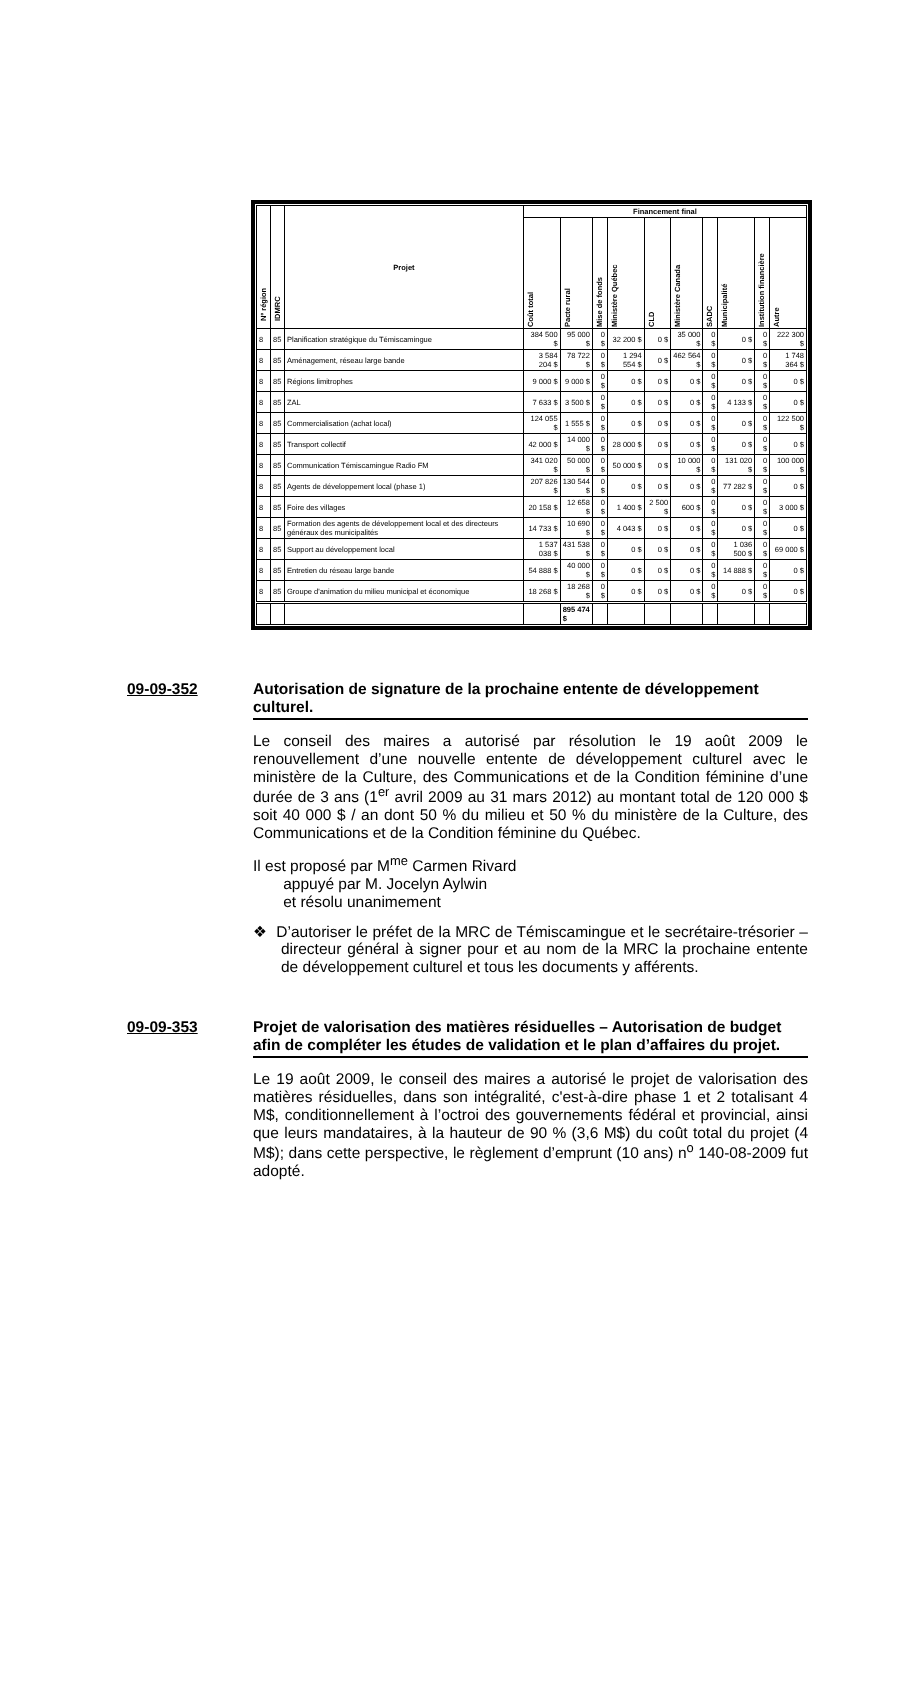| Nº région | IDMRC | Projet | Financement final | | | | | | | | | |
| --- | --- | --- | --- | --- | --- | --- | --- | --- | --- | --- | --- | --- |
| | | | Coût total | Pacte rural | Mise de fonds | Ministère Québec | CLD | Ministère Canada | SADC | Municipalité | Institution financière | Autre |
| 8 | 85 | Planification stratégique du Témiscamingue | 384 500 $ | 95 000 $ | 0 $ | 32 200 $ | 0 $ | 35 000 $ | 0 $ | 0 $ | 0 $ | 222 300 $ |
| 8 | 85 | Aménagement, réseau large bande | 3 584 204 $ | 78 722 $ | 0 $ | 1 294 554 $ | 0 $ | 462 564 $ | 0 $ | 0 $ | 0 $ | 1 748 364 $ |
| 8 | 85 | Régions limitrophes | 9 000 $ | 9 000 $ | 0 $ | 0 $ | 0 $ | 0 $ | 0 $ | 0 $ | 0 $ | 0 $ |
| 8 | 85 | ZAL | 7 633 $ | 3 500 $ | 0 $ | 0 $ | 0 $ | 0 $ | 0 $ | 4 133 $ | 0 $ | 0 $ |
| 8 | 85 | Commercialisation (achat local) | 124 055 $ | 1 555 $ | 0 $ | 0 $ | 0 $ | 0 $ | 0 $ | 0 $ | 0 $ | 122 500 $ |
| 8 | 85 | Transport collectif | 42 000 $ | 14 000 $ | 0 $ | 28 000 $ | 0 $ | 0 $ | 0 $ | 0 $ | 0 $ | 0 $ |
| 8 | 85 | Communication Témiscamingue Radio FM | 341 020 $ | 50 000 $ | 0 $ | 50 000 $ | 0 $ | 10 000 $ | 0 $ | 131 020 $ | 0 $ | 100 000 $ |
| 8 | 85 | Agents de développement local (phase 1) | 207 826 $ | 130 544 $ | 0 $ | 0 $ | 0 $ | 0 $ | 0 $ | 77 282 $ | 0 $ | 0 $ |
| 8 | 85 | Foire des villages | 20 158 $ | 12 658 $ | 0 $ | 1 400 $ | 2 500 $ | 600 $ | 0 $ | 0 $ | 0 $ | 3 000 $ |
| 8 | 85 | Formation des agents de développement local et des directeurs généraux des municipalités | 14 733 $ | 10 690 $ | 0 $ | 4 043 $ | 0 $ | 0 $ | 0 $ | 0 $ | 0 $ | 0 $ |
| 8 | 85 | Support au développement local | 1 537 038 $ | 431 538 $ | 0 $ | 0 $ | 0 $ | 0 $ | 0 $ | 1 036 500 $ | 0 $ | 69 000 $ |
| 8 | 85 | Entretien du réseau large bande | 54 888 $ | 40 000 $ | 0 $ | 0 $ | 0 $ | 0 $ | 0 $ | 14 888 $ | 0 $ | 0 $ |
| 8 | 85 | Groupe d'animation du milieu municipal et économique | 18 268 $ | 18 268 $ | 0 $ | 0 $ | 0 $ | 0 $ | 0 $ | 0 $ | 0 $ | 0 $ |
| | | | | 895 474 $ | | | | | | | | |
09-09-352 Autorisation de signature de la prochaine entente de développement culturel.
Le conseil des maires a autorisé par résolution le 19 août 2009 le renouvellement d’une nouvelle entente de développement culturel avec le ministère de la Culture, des Communications et de la Condition féminine d’une durée de 3 ans (1<sup>er</sup> avril 2009 au 31 mars 2012) au montant total de 120 000 $ soit 40 000 $ / an dont 50 % du milieu et 50 % du ministère de la Culture, des Communications et de la Condition féminine du Québec.
Il est proposé par M<sup>me</sup> Carmen Rivard
appuyé par M. Jocelyn Aylwin
et résolu unanimement
❖ D’autoriser le préfet de la MRC de Témiscamingue et le secrétaire-trésorier – directeur général à signer pour et au nom de la MRC la prochaine entente de développement culturel et tous les documents y afférents.
09-09-353 Projet de valorisation des matières résiduelles – Autorisation de budget afin de compléter les études de validation et le plan d’affaires du projet.
Le 19 août 2009, le conseil des maires a autorisé le projet de valorisation des matières résiduelles, dans son intégralité, c'est-à-dire phase 1 et 2 totalisant 4 M$, conditionnellement à l’octroi des gouvernements fédéral et provincial, ainsi que leurs mandataires, à la hauteur de 90 % (3,6 M$) du coût total du projet (4 M$); dans cette perspective, le règlement d’emprunt (10 ans) n<sup>o</sup> 140-08-2009 fut adopté.